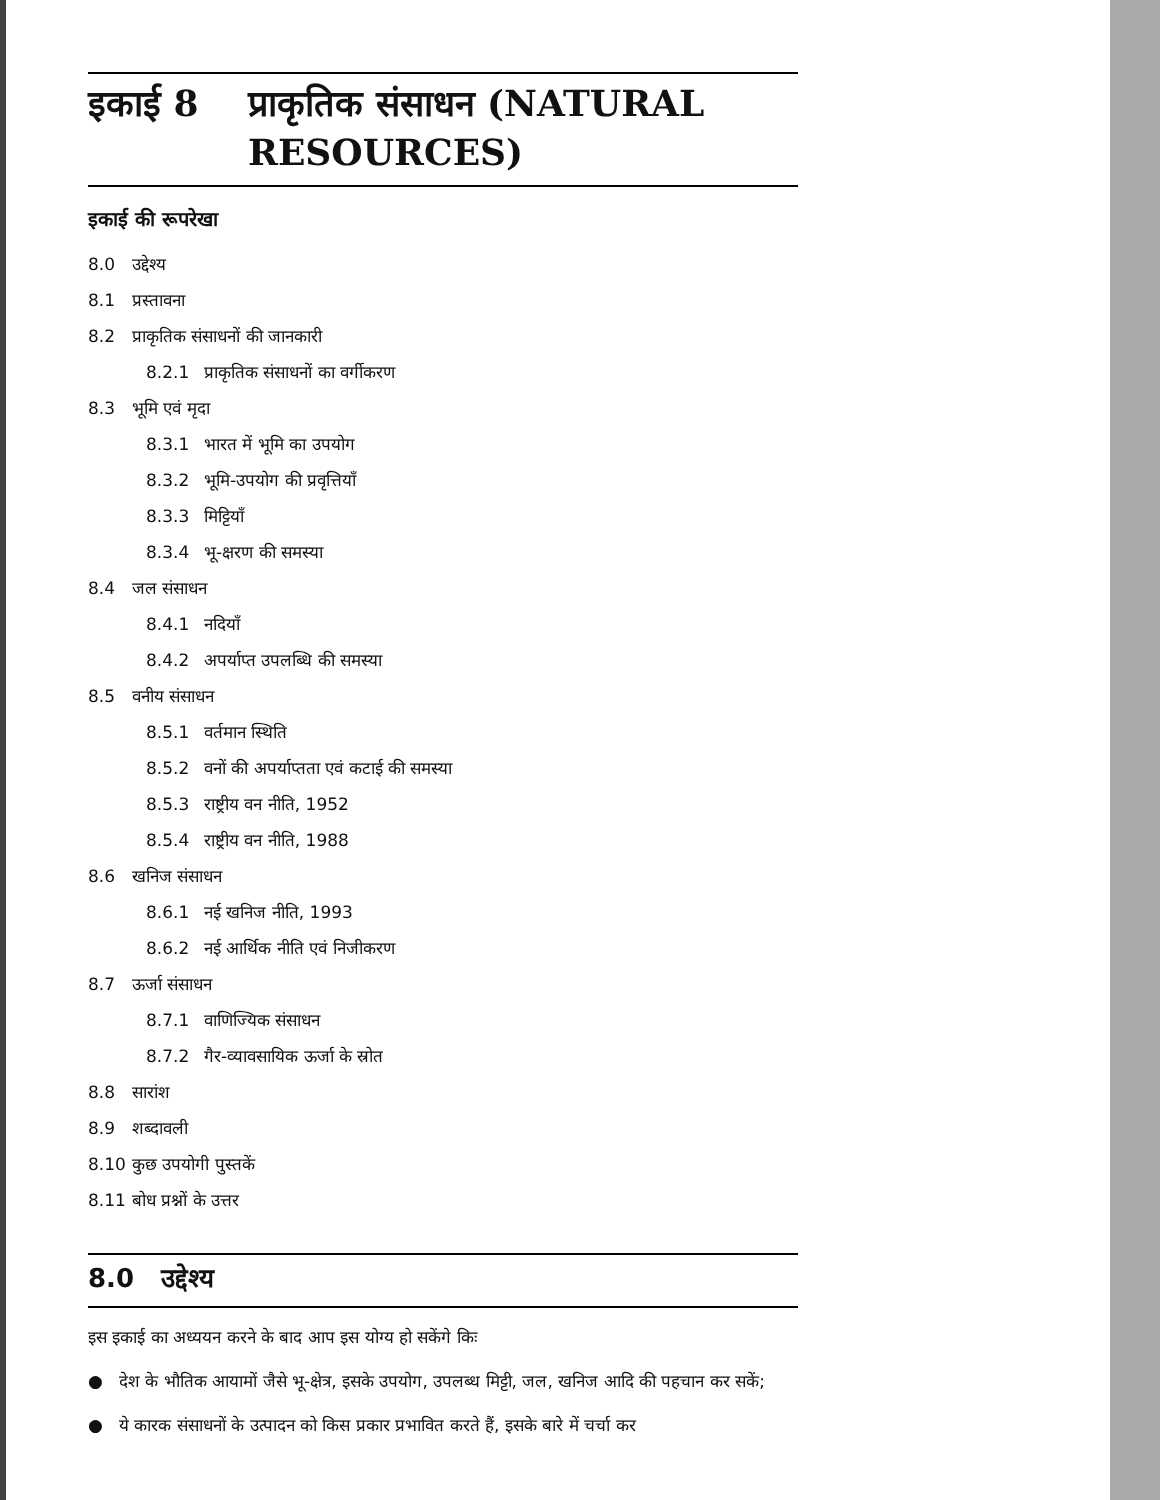इकाई 8 प्राकृतिक संसाधन (NATURAL
RESOURCES)
इकाई की रूपरेखा
8.0 उद्देश्य
8.1 प्रस्तावना
8.2 प्राकृतिक संसाधनों की जानकारी
8.2.1 प्राकृतिक संसाधनों का वर्गीकरण
8.3 भूमि एवं मृदा
8.3.1 भारत में भूमि का उपयोग
8.3.2 भूमि-उपयोग की प्रवृत्तियाँ
8.3.3 मिट्टियाँ
8.3.4 भू-क्षरण की समस्या
8.4 जल संसाधन
8.4.1 नदियाँ
8.4.2 अपर्याप्त उपलब्धि की समस्या
8.5 वनीय संसाधन
8.5.1 वर्तमान स्थिति
8.5.2 वनों की अपर्याप्तता एवं कटाई की समस्या
8.5.3 राष्ट्रीय वन नीति, 1952
8.5.4 राष्ट्रीय वन नीति, 1988
8.6 खनिज संसाधन
8.6.1 नई खनिज नीति, 1993
8.6.2 नई आर्थिक नीति एवं निजीकरण
8.7 ऊर्जा संसाधन
8.7.1 वाणिज्यिक संसाधन
8.7.2 गैर-व्यावसायिक ऊर्जा के स्रोत
8.8 सारांश
8.9 शब्दावली
8.10 कुछ उपयोगी पुस्तकें
8.11 बोध प्रश्नों के उत्तर
8.0 उद्देश्य
इस इकाई का अध्ययन करने के बाद आप इस योग्य हो सकेंगे किः
● देश के भौतिक आयामों जैसे भू-क्षेत्र, इसके उपयोग, उपलब्ध मिट्टी, जल, खनिज आदि की पहचान कर सकें;
● ये कारक संसाधनों के उत्पादन को किस प्रकार प्रभावित करते हैं, इसके बारे में चर्चा कर